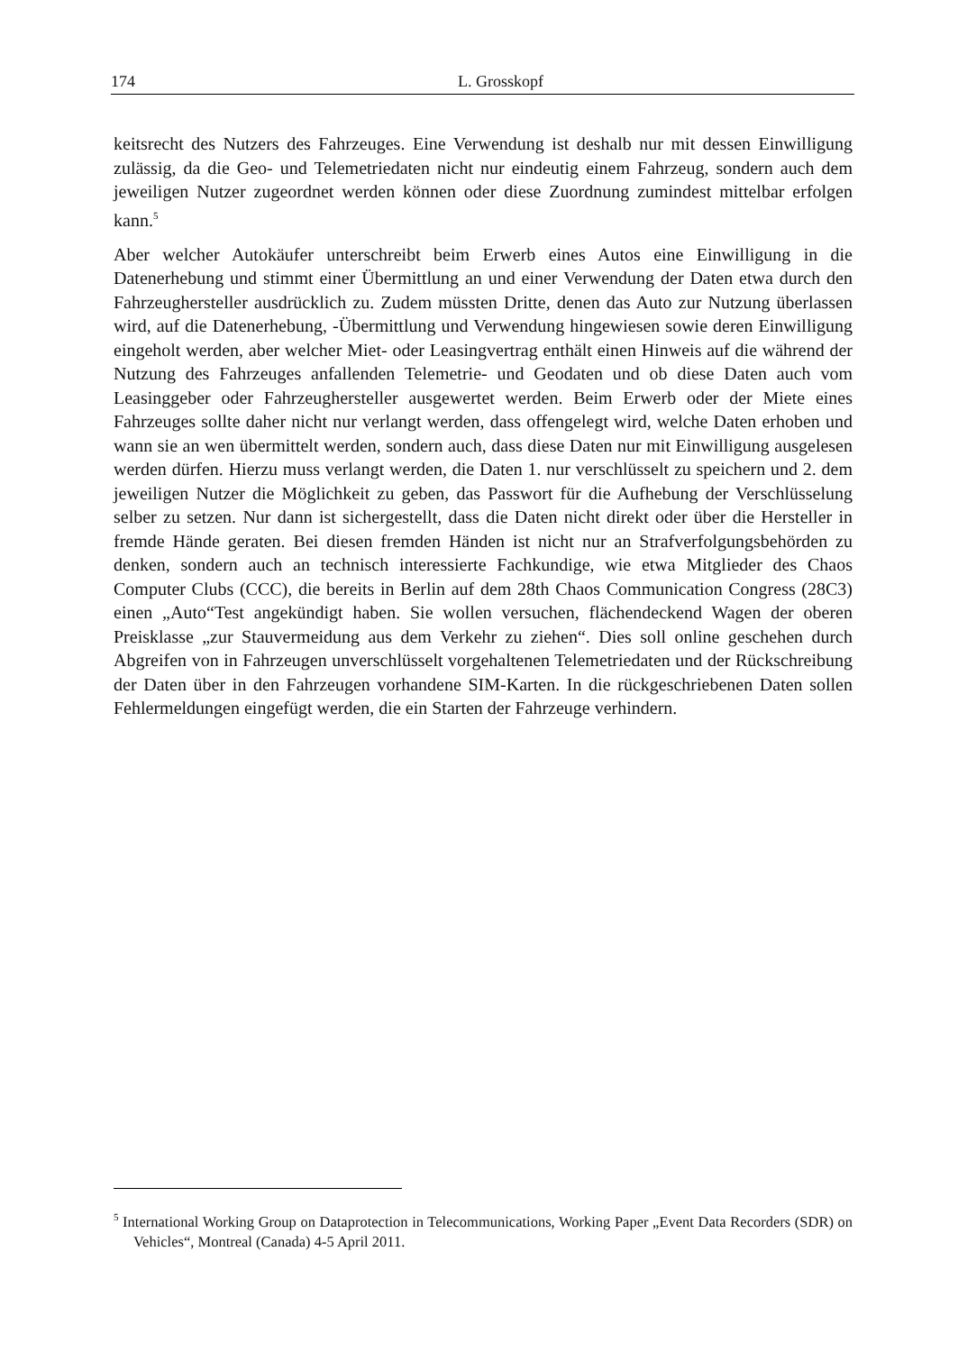174 L. Grosskopf
keitsrecht des Nutzers des Fahrzeuges. Eine Verwendung ist deshalb nur mit dessen Einwilligung zulässig, da die Geo- und Telemetriedaten nicht nur eindeutig einem Fahrzeug, sondern auch dem jeweiligen Nutzer zugeordnet werden können oder diese Zuordnung zumindest mittelbar erfolgen kann.<sup>5</sup>
Aber welcher Autokäufer unterschreibt beim Erwerb eines Autos eine Einwilligung in die Datenerhebung und stimmt einer Übermittlung an und einer Verwendung der Daten etwa durch den Fahrzeughersteller ausdrücklich zu. Zudem müssten Dritte, denen das Auto zur Nutzung überlassen wird, auf die Datenerhebung, -Übermittlung und Verwendung hingewiesen sowie deren Einwilligung eingeholt werden, aber welcher Miet- oder Leasingvertrag enthält einen Hinweis auf die während der Nutzung des Fahrzeuges anfallenden Telemetrie- und Geodaten und ob diese Daten auch vom Leasinggeber oder Fahrzeughersteller ausgewertet werden. Beim Erwerb oder der Miete eines Fahrzeuges sollte daher nicht nur verlangt werden, dass offengelegt wird, welche Daten erhoben und wann sie an wen übermittelt werden, sondern auch, dass diese Daten nur mit Einwilligung ausgelesen werden dürfen. Hierzu muss verlangt werden, die Daten 1. nur verschlüsselt zu speichern und 2. dem jeweiligen Nutzer die Möglichkeit zu geben, das Passwort für die Aufhebung der Verschlüsselung selber zu setzen. Nur dann ist sichergestellt, dass die Daten nicht direkt oder über die Hersteller in fremde Hände geraten. Bei diesen fremden Händen ist nicht nur an Strafverfolgungsbehörden zu denken, sondern auch an technisch interessierte Fachkundige, wie etwa Mitglieder des Chaos Computer Clubs (CCC), die bereits in Berlin auf dem 28th Chaos Communication Congress (28C3) einen „Auto“Test angekündigt haben. Sie wollen versuchen, flächendeckend Wagen der oberen Preisklasse „zur Stauvermeidung aus dem Verkehr zu ziehen“. Dies soll online geschehen durch Abgreifen von in Fahrzeugen unverschlüsselt vorgehaltenen Telemetriedaten und der Rückschreibung der Daten über in den Fahrzeugen vorhandene SIM-Karten. In die rückgeschriebenen Daten sollen Fehlermeldungen eingefügt werden, die ein Starten der Fahrzeuge verhindern.
<sup>5</sup> International Working Group on Dataprotection in Telecommunications, Working Paper „Event Data Recorders (SDR) on Vehicles“, Montreal (Canada) 4-5 April 2011.